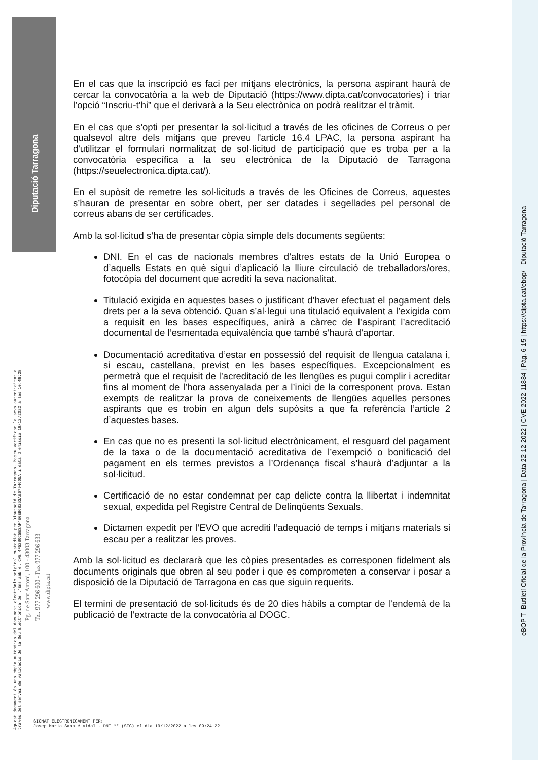Diputació Tarragona
Aquest document és una còpia autèntica del document electrònic original custodiat per Diputació de Tarragona. Podeu verificar la seva autenticitat a
través del servei de validació de la Seu Electrònica de l'Ens amb el CVE 4F52B0C5E3AF4E0EB6B253AE6794605A i data d'emissió 19/12/2022 a les 10:48:28
Pg. de Sant Antoni, 100 - 43003 Tarragona
Tel. 977 296 600 - Fax 977 296 633
www.dipta.cat
eBOP T Butlletí Oficial de la Província de Tarragona | Data 22-12-2022 | CVE 2022-11884 | Pàg. 6-15 | https://dipta.cat/ebop/ Diputació Tarragona
En el cas que la inscripció es faci per mitjans electrònics, la persona aspirant haurà de cercar la convocatòria a la web de Diputació (https://www.dipta.cat/convocatories) i triar l’opció “Inscriu-t’hi” que el derivarà a la Seu electrònica on podrà realitzar el tràmit.
En el cas que s'opti per presentar la sol·licitud a través de les oficines de Correus o per qualsevol altre dels mitjans que preveu l'article 16.4 LPAC, la persona aspirant ha d'utilitzar el formulari normalitzat de sol·licitud de participació que es troba per a la convocatòria específica a la seu electrònica de la Diputació de Tarragona (https://seuelectronica.dipta.cat/).
En el supòsit de remetre les sol·licituds a través de les Oficines de Correus, aquestes s’hauran de presentar en sobre obert, per ser datades i segellades pel personal de correus abans de ser certificades.
Amb la sol·licitud s’ha de presentar còpia simple dels documents següents:
DNI. En el cas de nacionals membres d’altres estats de la Unió Europea o d’aquells Estats en què sigui d’aplicació la lliure circulació de treballadors/ores, fotocòpia del document que acrediti la seva nacionalitat.
Titulació exigida en aquestes bases o justificant d’haver efectuat el pagament dels drets per a la seva obtenció. Quan s’al·legui una titulació equivalent a l’exigida com a requisit en les bases específiques, anirà a càrrec de l’aspirant l’acreditació documental de l’esmentada equivalència que també s’haurà d’aportar.
Documentació acreditativa d’estar en possessió del requisit de llengua catalana i, si escau, castellana, previst en les bases específiques. Excepcionalment es permetrà que el requisit de l’acreditació de les llengües es pugui complir i acreditar fins al moment de l’hora assenyalada per a l’inici de la corresponent prova. Estan exempts de realitzar la prova de coneixements de llengües aquelles persones aspirants que es trobin en algun dels supòsits a que fa referència l’article 2 d’aquestes bases.
En cas que no es presenti la sol·licitud electrònicament, el resguard del pagament de la taxa o de la documentació acreditativa de l’exempció o bonificació del pagament en els termes previstos a l’Ordenança fiscal s’haurà d’adjuntar a la sol·licitud.
Certificació de no estar condemnat per cap delicte contra la llibertat i indemnitat sexual, expedida pel Registre Central de Delinqüents Sexuals.
Dictamen expedit per l’EVO que acrediti l’adequació de temps i mitjans materials si escau per a realitzar les proves.
Amb la sol·licitud es declararà que les còpies presentades es corresponen fidelment als documents originals que obren al seu poder i que es comprometen a conservar i posar a disposició de la Diputació de Tarragona en cas que siguin requerits.
El termini de presentació de sol·licituds és de 20 dies hàbils a comptar de l’endemà de la publicació de l’extracte de la convocatòria al DOGC.
SIGNAT ELECTRÒNICAMENT PER:
Josep Maria Sabaté Vidal - DNI ** (SIG) el dia 19/12/2022 a les 09:24:22